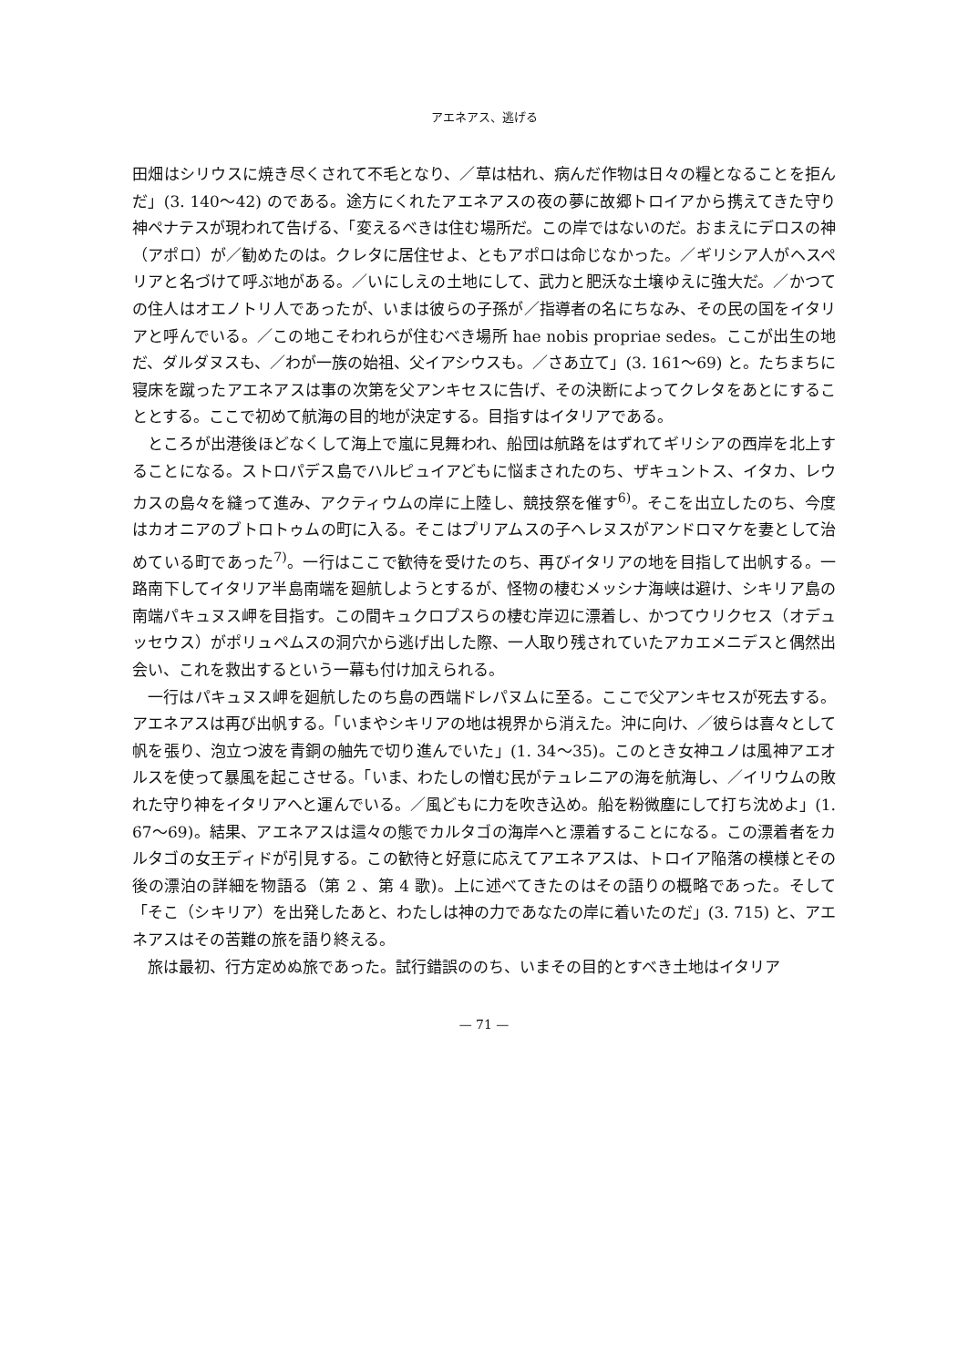アエネアス、逃げる
田畑はシリウスに焼き尽くされて不毛となり、／草は枯れ、病んだ作物は日々の糧となることを拒んだ」(3. 140～42) のである。途方にくれたアエネアスの夜の夢に故郷トロイアから携えてきた守り神ペナテスが現われて告げる、「変えるべきは住む場所だ。この岸ではないのだ。おまえにデロスの神（アポロ）が／勧めたのは。クレタに居住せよ、ともアポロは命じなかった。／ギリシア人がヘスペリアと名づけて呼ぶ地がある。／いにしえの土地にして、武力と肥沃な土壌ゆえに強大だ。／かつての住人はオエノトリ人であったが、いまは彼らの子孫が／指導者の名にちなみ、その民の国をイタリアと呼んでいる。／この地こそわれらが住むべき場所 hae nobis propriae sedes。ここが出生の地だ、ダルダヌスも、／わが一族の始祖、父イアシウスも。／さあ立て」(3. 161～69) と。たちまちに寝床を蹴ったアエネアスは事の次第を父アンキセスに告げ、その決断によってクレタをあとにすることとする。ここで初めて航海の目的地が決定する。目指すはイタリアである。
ところが出港後ほどなくして海上で嵐に見舞われ、船団は航路をはずれてギリシアの西岸を北上することになる。ストロパデス島でハルピュイアどもに悩まされたのち、ザキュントス、イタカ、レウカスの島々を縫って進み、アクティウムの岸に上陸し、競技祭を催す<sup>6)</sup>。そこを出立したのち、今度はカオニアのブトロトゥムの町に入る。そこはプリアムスの子ヘレヌスがアンドロマケを妻として治めている町であった<sup>7)</sup>。一行はここで歓待を受けたのち、再びイタリアの地を目指して出帆する。一路南下してイタリア半島南端を廻航しようとするが、怪物の棲むメッシナ海峡は避け、シキリア島の南端パキュヌス岬を目指す。この間キュクロプスらの棲む岸辺に漂着し、かつてウリクセス（オデュッセウス）がポリュペムスの洞穴から逃げ出した際、一人取り残されていたアカエメニデスと偶然出会い、これを救出するという一幕も付け加えられる。
一行はパキュヌス岬を廻航したのち島の西端ドレパヌムに至る。ここで父アンキセスが死去する。アエネアスは再び出帆する。「いまやシキリアの地は視界から消えた。沖に向け、／彼らは喜々として帆を張り、泡立つ波を青銅の舳先で切り進んでいた」(1. 34～35)。このとき女神ユノは風神アエオルスを使って暴風を起こさせる。「いま、わたしの憎む民がテュレニアの海を航海し、／イリウムの敗れた守り神をイタリアへと運んでいる。／風どもに力を吹き込め。船を粉微塵にして打ち沈めよ」(1. 67～69)。結果、アエネアスは這々の態でカルタゴの海岸へと漂着することになる。この漂着者をカルタゴの女王ディドが引見する。この歓待と好意に応えてアエネアスは、トロイア陥落の模様とその後の漂泊の詳細を物語る（第 2 、第 4 歌)。上に述べてきたのはその語りの概略であった。そして「そこ（シキリア）を出発したあと、わたしは神の力であなたの岸に着いたのだ」(3. 715) と、アエネアスはその苦難の旅を語り終える。
旅は最初、行方定めぬ旅であった。試行錯誤ののち、いまその目的とすべき土地はイタリア
— 71 —